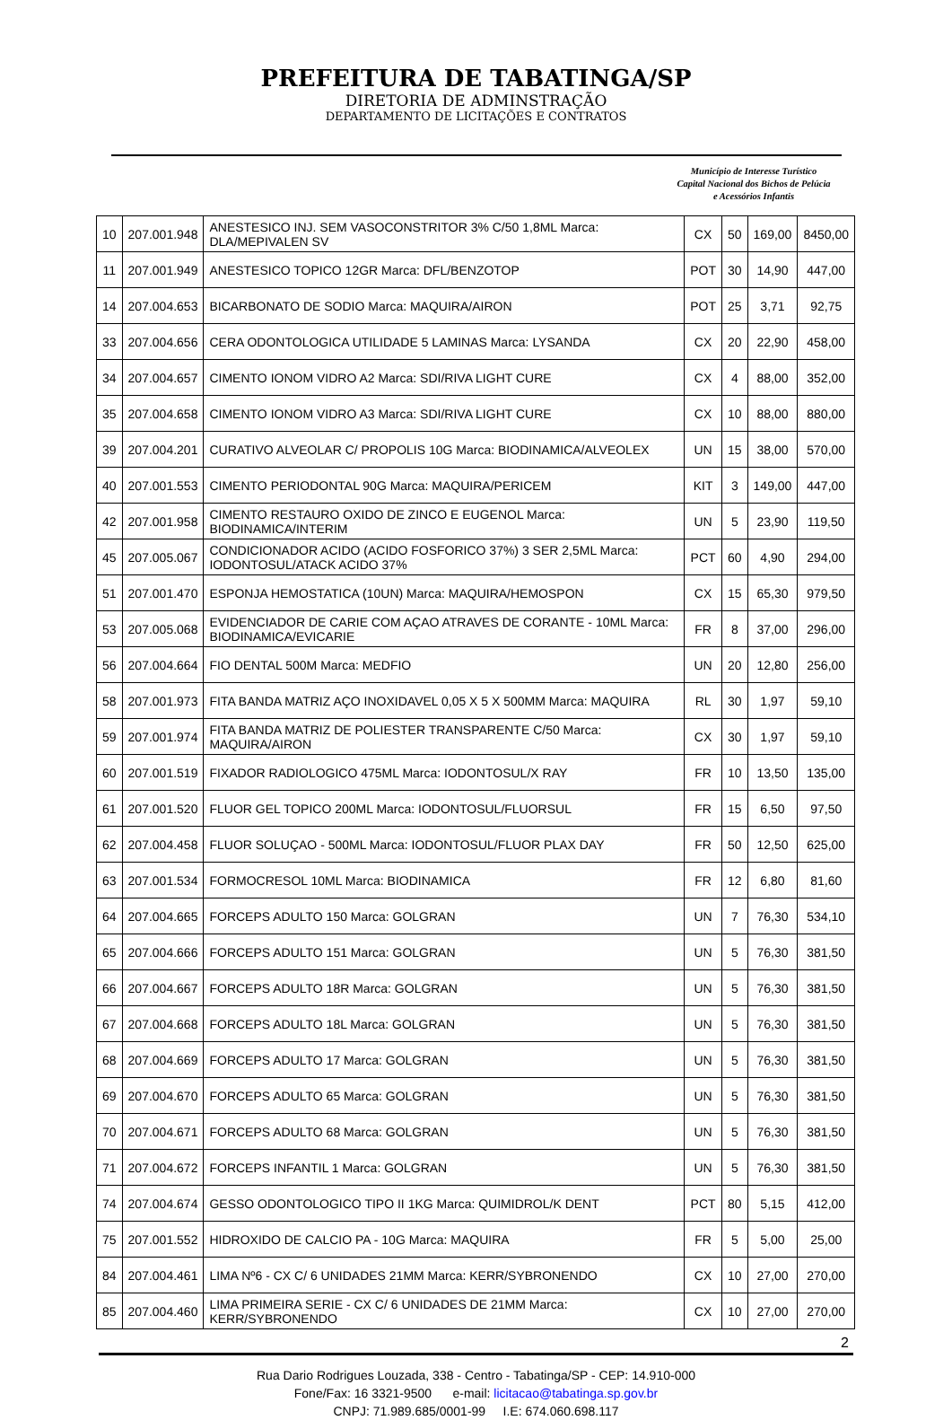PREFEITURA DE TABATINGA/SP
DIRETORIA DE ADMINSTRAÇÃO
DEPARTAMENTO DE LICITAÇÕES E CONTRATOS
Município de Interesse Turístico
Capital Nacional dos Bichos de Pelúcia
e Acessórios Infantis
| 10 | 207.001.948 | ANESTESICO INJ. SEM VASOCONSTRITOR 3% C/50 1,8ML Marca: DLA/MEPIVALEN SV | CX | 50 | 169,00 | 8450,00 |
| 11 | 207.001.949 | ANESTESICO TOPICO 12GR Marca: DFL/BENZOTOP | POT | 30 | 14,90 | 447,00 |
| 14 | 207.004.653 | BICARBONATO DE SODIO Marca: MAQUIRA/AIRON | POT | 25 | 3,71 | 92,75 |
| 33 | 207.004.656 | CERA ODONTOLOGICA UTILIDADE 5 LAMINAS Marca: LYSANDA | CX | 20 | 22,90 | 458,00 |
| 34 | 207.004.657 | CIMENTO IONOM VIDRO A2 Marca: SDI/RIVA LIGHT CURE | CX | 4 | 88,00 | 352,00 |
| 35 | 207.004.658 | CIMENTO IONOM VIDRO A3 Marca: SDI/RIVA LIGHT CURE | CX | 10 | 88,00 | 880,00 |
| 39 | 207.004.201 | CURATIVO ALVEOLAR C/ PROPOLIS 10G Marca: BIODINAMICA/ALVEOLEX | UN | 15 | 38,00 | 570,00 |
| 40 | 207.001.553 | CIMENTO PERIODONTAL 90G Marca: MAQUIRA/PERICEM | KIT | 3 | 149,00 | 447,00 |
| 42 | 207.001.958 | CIMENTO RESTAURO OXIDO DE ZINCO E EUGENOL Marca: BIODINAMICA/INTERIM | UN | 5 | 23,90 | 119,50 |
| 45 | 207.005.067 | CONDICIONADOR ACIDO (ACIDO FOSFORICO 37%) 3 SER 2,5ML Marca: IODONTOSUL/ATACK ACIDO 37% | PCT | 60 | 4,90 | 294,00 |
| 51 | 207.001.470 | ESPONJA HEMOSTATICA (10UN) Marca: MAQUIRA/HEMOSPON | CX | 15 | 65,30 | 979,50 |
| 53 | 207.005.068 | EVIDENCIADOR DE CARIE COM AÇAO ATRAVES DE CORANTE - 10ML Marca: BIODINAMICA/EVICARIE | FR | 8 | 37,00 | 296,00 |
| 56 | 207.004.664 | FIO DENTAL 500M Marca: MEDFIO | UN | 20 | 12,80 | 256,00 |
| 58 | 207.001.973 | FITA BANDA MATRIZ AÇO INOXIDAVEL 0,05 X 5 X 500MM Marca: MAQUIRA | RL | 30 | 1,97 | 59,10 |
| 59 | 207.001.974 | FITA BANDA MATRIZ DE POLIESTER TRANSPARENTE C/50 Marca: MAQUIRA/AIRON | CX | 30 | 1,97 | 59,10 |
| 60 | 207.001.519 | FIXADOR RADIOLOGICO 475ML Marca: IODONTOSUL/X RAY | FR | 10 | 13,50 | 135,00 |
| 61 | 207.001.520 | FLUOR GEL TOPICO 200ML Marca: IODONTOSUL/FLUORSUL | FR | 15 | 6,50 | 97,50 |
| 62 | 207.004.458 | FLUOR SOLUÇAO - 500ML Marca: IODONTOSUL/FLUOR PLAX DAY | FR | 50 | 12,50 | 625,00 |
| 63 | 207.001.534 | FORMOCRESOL 10ML Marca: BIODINAMICA | FR | 12 | 6,80 | 81,60 |
| 64 | 207.004.665 | FORCEPS ADULTO 150 Marca: GOLGRAN | UN | 7 | 76,30 | 534,10 |
| 65 | 207.004.666 | FORCEPS ADULTO 151 Marca: GOLGRAN | UN | 5 | 76,30 | 381,50 |
| 66 | 207.004.667 | FORCEPS ADULTO 18R Marca: GOLGRAN | UN | 5 | 76,30 | 381,50 |
| 67 | 207.004.668 | FORCEPS ADULTO 18L Marca: GOLGRAN | UN | 5 | 76,30 | 381,50 |
| 68 | 207.004.669 | FORCEPS ADULTO 17 Marca: GOLGRAN | UN | 5 | 76,30 | 381,50 |
| 69 | 207.004.670 | FORCEPS ADULTO 65 Marca: GOLGRAN | UN | 5 | 76,30 | 381,50 |
| 70 | 207.004.671 | FORCEPS ADULTO 68 Marca: GOLGRAN | UN | 5 | 76,30 | 381,50 |
| 71 | 207.004.672 | FORCEPS INFANTIL 1 Marca: GOLGRAN | UN | 5 | 76,30 | 381,50 |
| 74 | 207.004.674 | GESSO ODONTOLOGICO TIPO II 1KG Marca: QUIMIDROL/K DENT | PCT | 80 | 5,15 | 412,00 |
| 75 | 207.001.552 | HIDROXIDO DE CALCIO PA - 10G Marca: MAQUIRA | FR | 5 | 5,00 | 25,00 |
| 84 | 207.004.461 | LIMA Nº6 - CX C/ 6 UNIDADES 21MM Marca: KERR/SYBRONENDO | CX | 10 | 27,00 | 270,00 |
| 85 | 207.004.460 | LIMA PRIMEIRA SERIE - CX C/ 6 UNIDADES DE 21MM Marca: KERR/SYBRONENDO | CX | 10 | 27,00 | 270,00 |
2
Rua Dario Rodrigues Louzada, 338 - Centro - Tabatinga/SP - CEP: 14.910-000
Fone/Fax: 16 3321-9500 e-mail: licitacao@tabatinga.sp.gov.br
CNPJ: 71.989.685/0001-99 I.E: 674.060.698.117